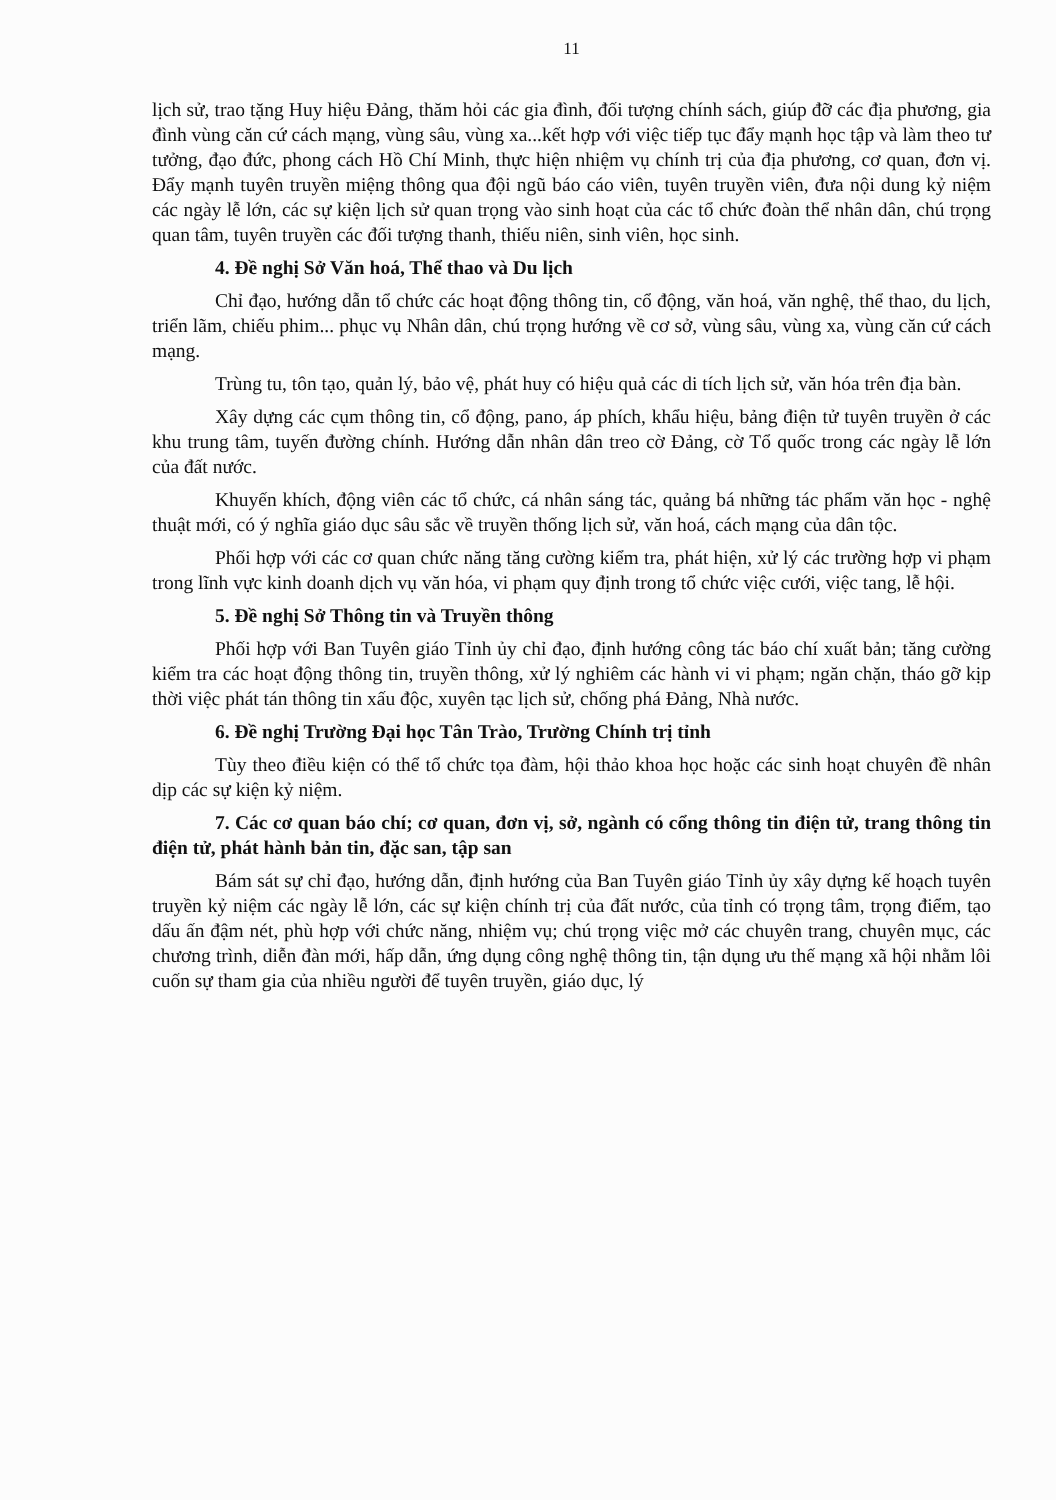11
lịch sử, trao tặng Huy hiệu Đảng, thăm hỏi các gia đình, đối tượng chính sách, giúp đỡ các địa phương, gia đình vùng căn cứ cách mạng, vùng sâu, vùng xa...kết hợp với việc tiếp tục đẩy mạnh học tập và làm theo tư tưởng, đạo đức, phong cách Hồ Chí Minh, thực hiện nhiệm vụ chính trị của địa phương, cơ quan, đơn vị. Đẩy mạnh tuyên truyền miệng thông qua đội ngũ báo cáo viên, tuyên truyền viên, đưa nội dung kỷ niệm các ngày lễ lớn, các sự kiện lịch sử quan trọng vào sinh hoạt của các tổ chức đoàn thể nhân dân, chú trọng quan tâm, tuyên truyền các đối tượng thanh, thiếu niên, sinh viên, học sinh.
4. Đề nghị Sở Văn hoá, Thể thao và Du lịch
Chỉ đạo, hướng dẫn tổ chức các hoạt động thông tin, cổ động, văn hoá, văn nghệ, thể thao, du lịch, triển lãm, chiếu phim... phục vụ Nhân dân, chú trọng hướng về cơ sở, vùng sâu, vùng xa, vùng căn cứ cách mạng.
Trùng tu, tôn tạo, quản lý, bảo vệ, phát huy có hiệu quả các di tích lịch sử, văn hóa trên địa bàn.
Xây dựng các cụm thông tin, cổ động, pano, áp phích, khẩu hiệu, bảng điện tử tuyên truyền ở các khu trung tâm, tuyến đường chính. Hướng dẫn nhân dân treo cờ Đảng, cờ Tổ quốc trong các ngày lễ lớn của đất nước.
Khuyến khích, động viên các tổ chức, cá nhân sáng tác, quảng bá những tác phẩm văn học - nghệ thuật mới, có ý nghĩa giáo dục sâu sắc về truyền thống lịch sử, văn hoá, cách mạng của dân tộc.
Phối hợp với các cơ quan chức năng tăng cường kiểm tra, phát hiện, xử lý các trường hợp vi phạm trong lĩnh vực kinh doanh dịch vụ văn hóa, vi phạm quy định trong tổ chức việc cưới, việc tang, lễ hội.
5. Đề nghị Sở Thông tin và Truyền thông
Phối hợp với Ban Tuyên giáo Tỉnh ủy chỉ đạo, định hướng công tác báo chí xuất bản; tăng cường kiểm tra các hoạt động thông tin, truyền thông, xử lý nghiêm các hành vi vi phạm; ngăn chặn, tháo gỡ kịp thời việc phát tán thông tin xấu độc, xuyên tạc lịch sử, chống phá Đảng, Nhà nước.
6. Đề nghị Trường Đại học Tân Trào, Trường Chính trị tỉnh
Tùy theo điều kiện có thể tổ chức tọa đàm, hội thảo khoa học hoặc các sinh hoạt chuyên đề nhân dịp các sự kiện kỷ niệm.
7. Các cơ quan báo chí; cơ quan, đơn vị, sở, ngành có cổng thông tin điện tử, trang thông tin điện tử, phát hành bản tin, đặc san, tập san
Bám sát sự chỉ đạo, hướng dẫn, định hướng của Ban Tuyên giáo Tỉnh ủy xây dựng kế hoạch tuyên truyền kỷ niệm các ngày lễ lớn, các sự kiện chính trị của đất nước, của tỉnh có trọng tâm, trọng điểm, tạo dấu ấn đậm nét, phù hợp với chức năng, nhiệm vụ; chú trọng việc mở các chuyên trang, chuyên mục, các chương trình, diễn đàn mới, hấp dẫn, ứng dụng công nghệ thông tin, tận dụng ưu thế mạng xã hội nhằm lôi cuốn sự tham gia của nhiều người để tuyên truyền, giáo dục, lý